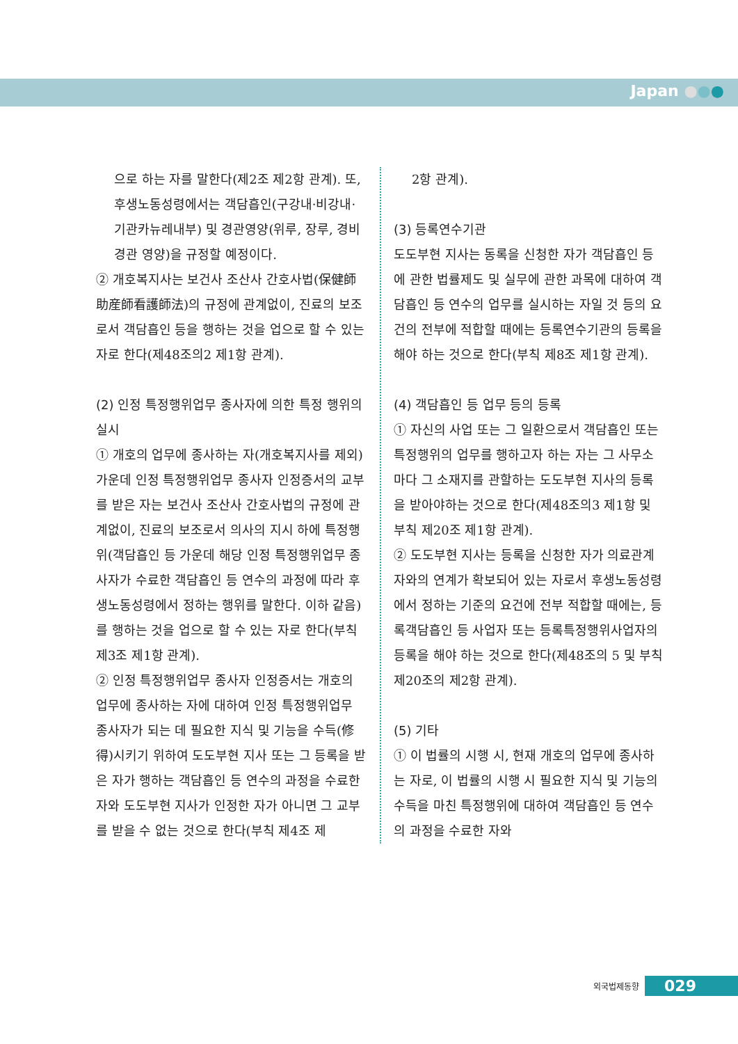Japan ●●●
으로 하는 자를 말한다(제2조 제2항 관계). 또, 후생노동성령에서는 객담흡인(구강내·비강내·기관카뉴레내부) 및 경관영양(위루, 장루, 경비경관 영양)을 규정할 예정이다.
② 개호복지사는 보건사 조산사 간호사법(保健師助産師看護師法)의 규정에 관계없이, 진료의 보조로서 객담흡인 등을 행하는 것을 업으로 할 수 있는 자로 한다(제48조의2 제1항 관계).
(2) 인정 특정행위업무 종사자에 의한 특정 행위의 실시
① 개호의 업무에 종사하는 자(개호복지사를 제외) 가운데 인정 특정행위업무 종사자 인정증서의 교부를 받은 자는 보건사 조산사 간호사법의 규정에 관계없이, 진료의 보조로서 의사의 지시 하에 특정행위(객담흡인 등 가운데 해당 인정 특정행위업무 종사자가 수료한 객담흡인 등 연수의 과정에 따라 후생노동성령에서 정하는 행위를 말한다. 이하 같음)를 행하는 것을 업으로 할 수 있는 자로 한다(부칙 제3조 제1항 관계).
② 인정 특정행위업무 종사자 인정증서는 개호의 업무에 종사하는 자에 대하여 인정 특정행위업무 종사자가 되는 데 필요한 지식 및 기능을 수득(修得)시키기 위하여 도도부현 지사 또는 그 등록을 받은 자가 행하는 객담흡인 등 연수의 과정을 수료한 자와 도도부현 지사가 인정한 자가 아니면 그 교부를 받을 수 없는 것으로 한다(부칙 제4조 제
2항 관계).
(3) 등록연수기관
도도부현 지사는 동록을 신청한 자가 객담흡인 등에 관한 법률제도 및 실무에 관한 과목에 대하여 객담흡인 등 연수의 업무를 실시하는 자일 것 등의 요건의 전부에 적합할 때에는 등록연수기관의 등록을 해야 하는 것으로 한다(부칙 제8조 제1항 관계).
(4) 객담흡인 등 업무 등의 등록
① 자신의 사업 또는 그 일환으로서 객담흡인 또는 특정행위의 업무를 행하고자 하는 자는 그 사무소마다 그 소재지를 관할하는 도도부현 지사의 등록을 받아야하는 것으로 한다(제48조의3 제1항 및 부칙 제20조 제1항 관계).
② 도도부현 지사는 등록을 신청한 자가 의료관계자와의 연계가 확보되어 있는 자로서 후생노동성령에서 정하는 기준의 요건에 전부 적합할 때에는, 등록객담흡인 등 사업자 또는 등록특정행위사업자의 등록을 해야 하는 것으로 한다(제48조의 5 및 부칙 제20조의 제2항 관계).
(5) 기타
① 이 법률의 시행 시, 현재 개호의 업무에 종사하는 자로, 이 법률의 시행 시 필요한 지식 및 기능의 수득을 마친 특정행위에 대하여 객담흡인 등 연수의 과정을 수료한 자와
외국법제동향 029